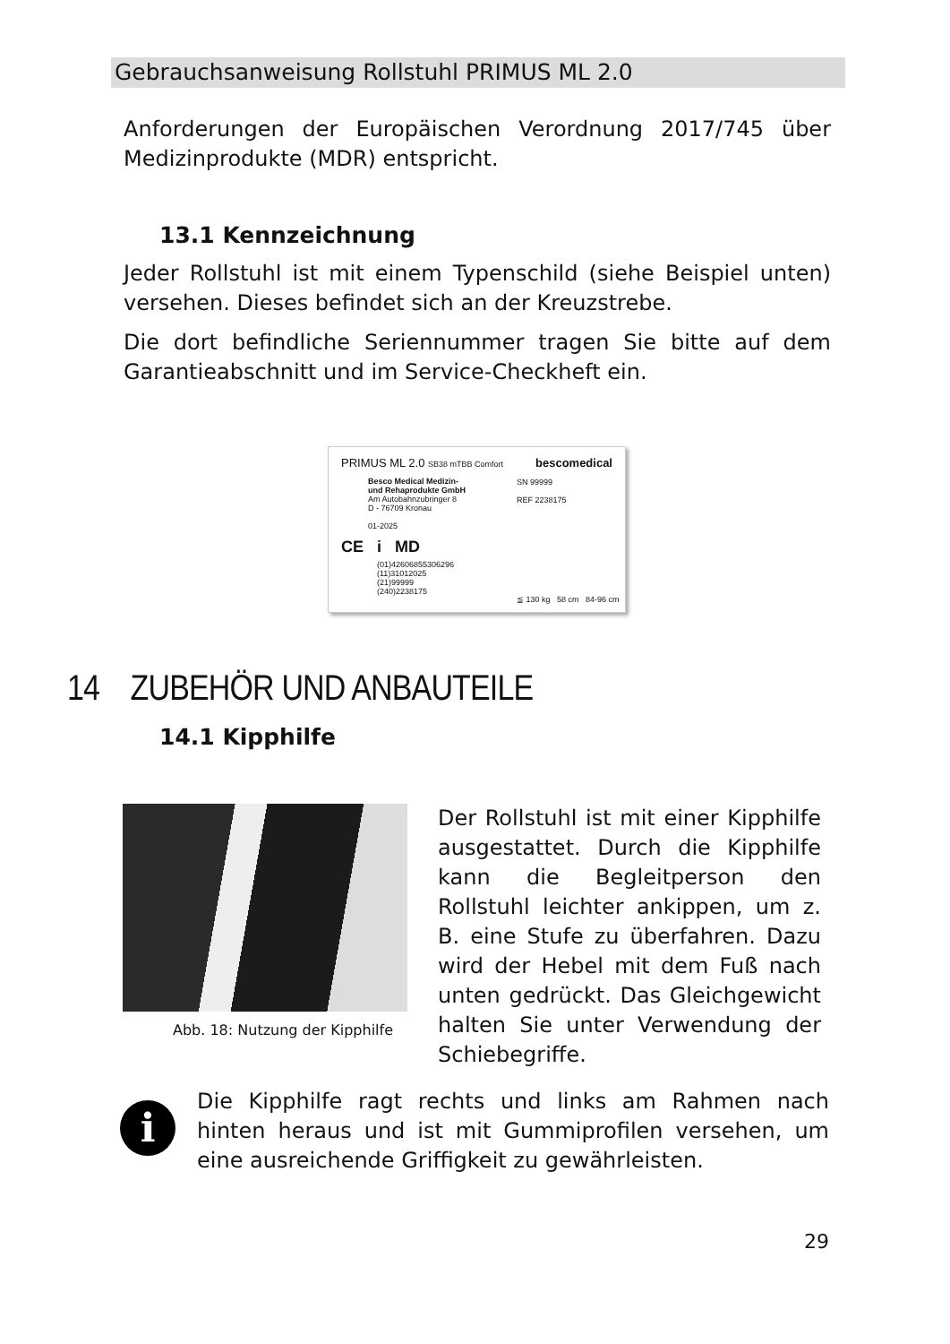Gebrauchsanweisung Rollstuhl PRIMUS ML 2.0
Anforderungen der Europäischen Verordnung 2017/745 über Medizinprodukte (MDR) entspricht.
13.1 Kennzeichnung
Jeder Rollstuhl ist mit einem Typenschild (siehe Beispiel unten) versehen. Dieses befindet sich an der Kreuzstrebe.
Die dort befindliche Seriennummer tragen Sie bitte auf dem Garantieabschnitt und im Service-Checkheft ein.
PRIMUS ML 2.0 SB38 mTBB Comfort bescomedical
Besco Medical Medizin-
und Rehaprodukte GmbH
Am Autobahnzubringer 8
D - 76709 Kronau
01-2025
SN 99999
REF 2238175
CE i MD
(01)42606855306296
(11)31012025
(21)99999
(240)2238175
≦ 130 kg 58 cm 84-96 cm
14 ZUBEHÖR UND ANBAUTEILE
14.1 Kipphilfe
Abb. 18: Nutzung der Kipphilfe
Der Rollstuhl ist mit einer Kipphilfe ausgestattet. Durch die Kipphilfe kann die Begleitperson den Rollstuhl leichter ankippen, um z. B. eine Stufe zu überfahren. Dazu wird der Hebel mit dem Fuß nach unten gedrückt. Das Gleichgewicht halten Sie unter Verwendung der Schiebegriffe.
i
Die Kipphilfe ragt rechts und links am Rahmen nach hinten heraus und ist mit Gummiprofilen versehen, um eine ausreichende Griffigkeit zu gewährleisten.
29